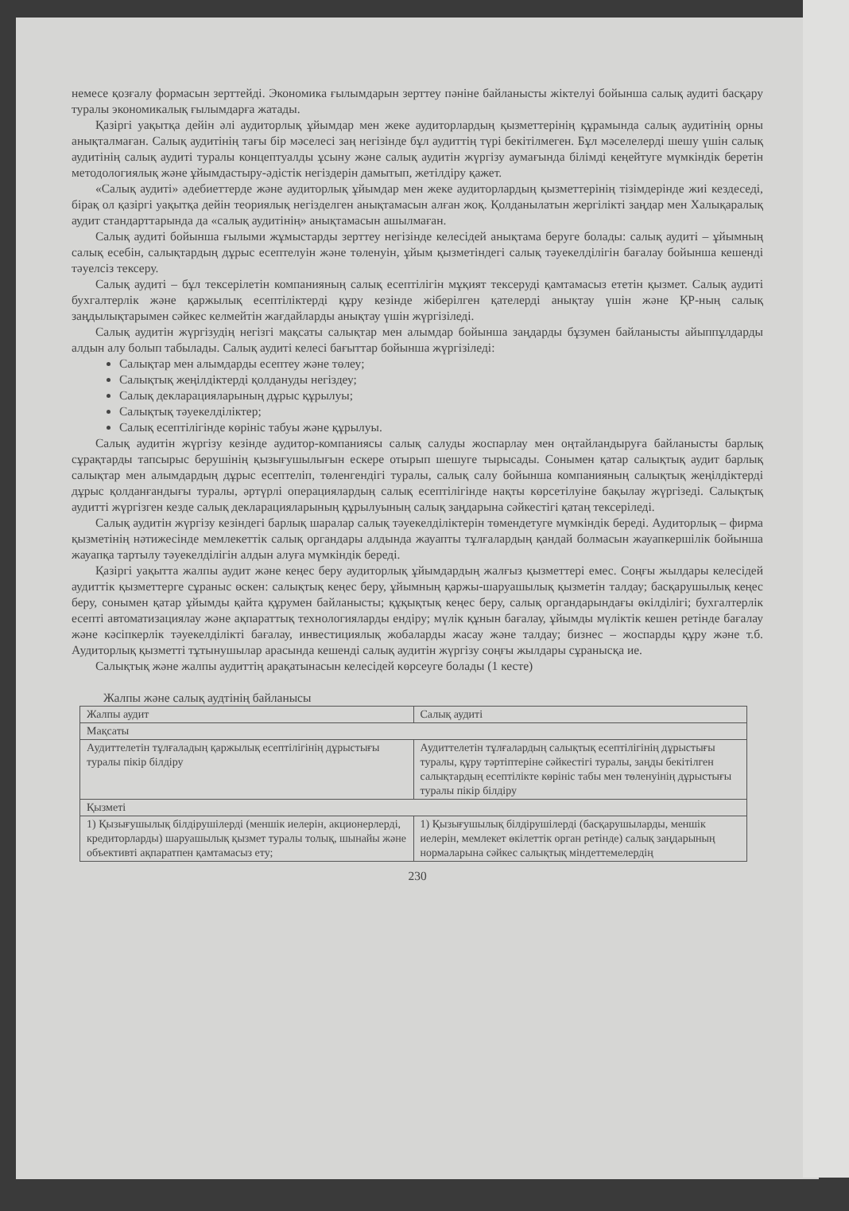немесе қозғалу формасын зерттейді. Экономика ғылымдарын зерттеу пәніне байланысты жіктелуі бойынша салық аудиті басқару туралы экономикалық ғылымдарға жатады.
Қазіргі уақытқа дейін әлі аудиторлық ұйымдар мен жеке аудиторлардың қызметтерінің құрамында салық аудитінің орны анықталмаған. Салық аудитінің тағы бір мәселесі заң негізінде бұл аудиттің түрі бекітілмеген. Бұл мәселелерді шешу үшін салық аудитінің салық аудиті туралы концептуалды ұсыну және салық аудитін жүргізу аумағында білімді кеңейтуге мүмкіндік беретін методологиялық және ұйымдастыру-әдістік негіздерін дамытып, жетілдіру қажет.
«Салық аудиті» әдебиеттерде және аудиторлық ұйымдар мен жеке аудиторлардың қызметтерінің тізімдерінде жиі кездеседі, бірақ ол қазіргі уақытқа дейін теориялық негізделген анықтамасын алған жоқ. Қолданылатын жергілікті заңдар мен Халықаралық аудит стандарттарында да «салық аудитінің» анықтамасын ашылмаған.
Салық аудиті бойынша ғылыми жұмыстарды зерттеу негізінде келесідей анықтама беруге болады: салық аудиті – ұйымның салық есебін, салықтардың дұрыс есептелуін және төленуін, ұйым қызметіндегі салық тәуекелділігін бағалау бойынша кешенді тәуелсіз тексеру.
Салық аудиті – бұл тексерілетін компанияның салық есептілігін мұқият тексеруді қамтамасыз ететін қызмет. Салық аудиті бухгалтерлік және қаржылық есептіліктерді құру кезінде жіберілген қателерді анықтау үшін және ҚР-ның салық заңдылықтарымен сәйкес келмейтін жағдайларды анықтау үшін жүргізіледі.
Салық аудитін жүргізудің негізгі мақсаты салықтар мен алымдар бойынша заңдарды бұзумен байланысты айыппұлдарды алдын алу болып табылады. Салық аудиті келесі бағыттар бойынша жүргізіледі:
Салықтар мен алымдарды есептеу және төлеу;
Салықтық жеңілдіктерді қолдануды негіздеу;
Салық декларацияларының дұрыс құрылуы;
Салықтық тәуекелділіктер;
Салық есептілігінде көрініс табуы және құрылуы.
Салық аудитін жүргізу кезінде аудитор-компаниясы салық салуды жоспарлау мен оңтайландыруға байланысты барлық сұрақтарды тапсырыс берушінің қызығушылығын ескере отырып шешуге тырысады. Сонымен қатар салықтық аудит барлық салықтар мен алымдардың дұрыс есептеліп, төленгендігі туралы, салық салу бойынша компанияның салықтық жеңілдіктерді дұрыс қолданғандығы туралы, әртүрлі операциялардың салық есептілігінде нақты көрсетілуіне бақылау жүргізеді. Салықтық аудитті жүргізген кезде салық декларацияларының құрылуының салық заңдарына сәйкестігі қатаң тексеріледі.
Салық аудитін жүргізу кезіндегі барлық шаралар салық тәуекелділіктерін төмендетуге мүмкіндік береді. Аудиторлық – фирма қызметінің нәтижесінде мемлекеттік салық органдары алдында жауапты тұлғалардың қандай болмасын жауапкершілік бойынша жауапқа тартылу тәуекелділігін алдын алуға мүмкіндік береді.
Қазіргі уақытта жалпы аудит және кеңес беру аудиторлық ұйымдардың жалғыз қызметтері емес. Соңғы жылдары келесідей аудиттік қызметтерге сұраныс өскен: салықтық кеңес беру, ұйымның қаржы-шаруашылық қызметін талдау; басқарушылық кеңес беру, сонымен қатар ұйымды қайта құрумен байланысты; құқықтық кеңес беру, салық органдарындағы өкілділігі; бухгалтерлік есепті автоматизациялау және ақпараттық технологияларды ендіру; мүлік құнын бағалау, ұйымды мүліктік кешен ретінде бағалау және кәсіпкерлік тәуекелділікті бағалау, инвестициялық жобаларды жасау және талдау; бизнес – жоспарды құру және т.б. Аудиторлық қызметті тұтынушылар арасында кешенді салық аудитін жүргізу соңғы жылдары сұранысқа ие.
Салықтық және жалпы аудиттің арақатынасын келесідей көрсеуге болады (1 кесте)
Жалпы және салық аудтінің байланысы
| Жалпы аудит | Салық аудиті |
| Мақсаты | |
| Аудиттелетін тұлғаладың қаржылық есептілігінің дұрыстығы туралы пікір білдіру | Аудиттелетін тұлғалардың салықтық есептілігінің дұрыстығы туралы, құру тәртіптеріне сәйкестігі туралы, заңды бекітілген салықтардың есептілікте көрініс табы мен төленуінің дұрыстығы туралы пікір білдіру |
| Қызметі | |
| 1) Қызығушылық білдірушілерді (меншік иелерін, акционерлерді, кредиторларды) шаруашылық қызмет туралы толық, шынайы және объективті ақпаратпен қамтамасыз ету; | 1) Қызығушылық білдірушілерді (басқарушыларды, меншік иелерін, мемлекет өкілеттік орган ретінде) салық заңдарының нормаларына сәйкес салықтық міндеттемелердің |
230